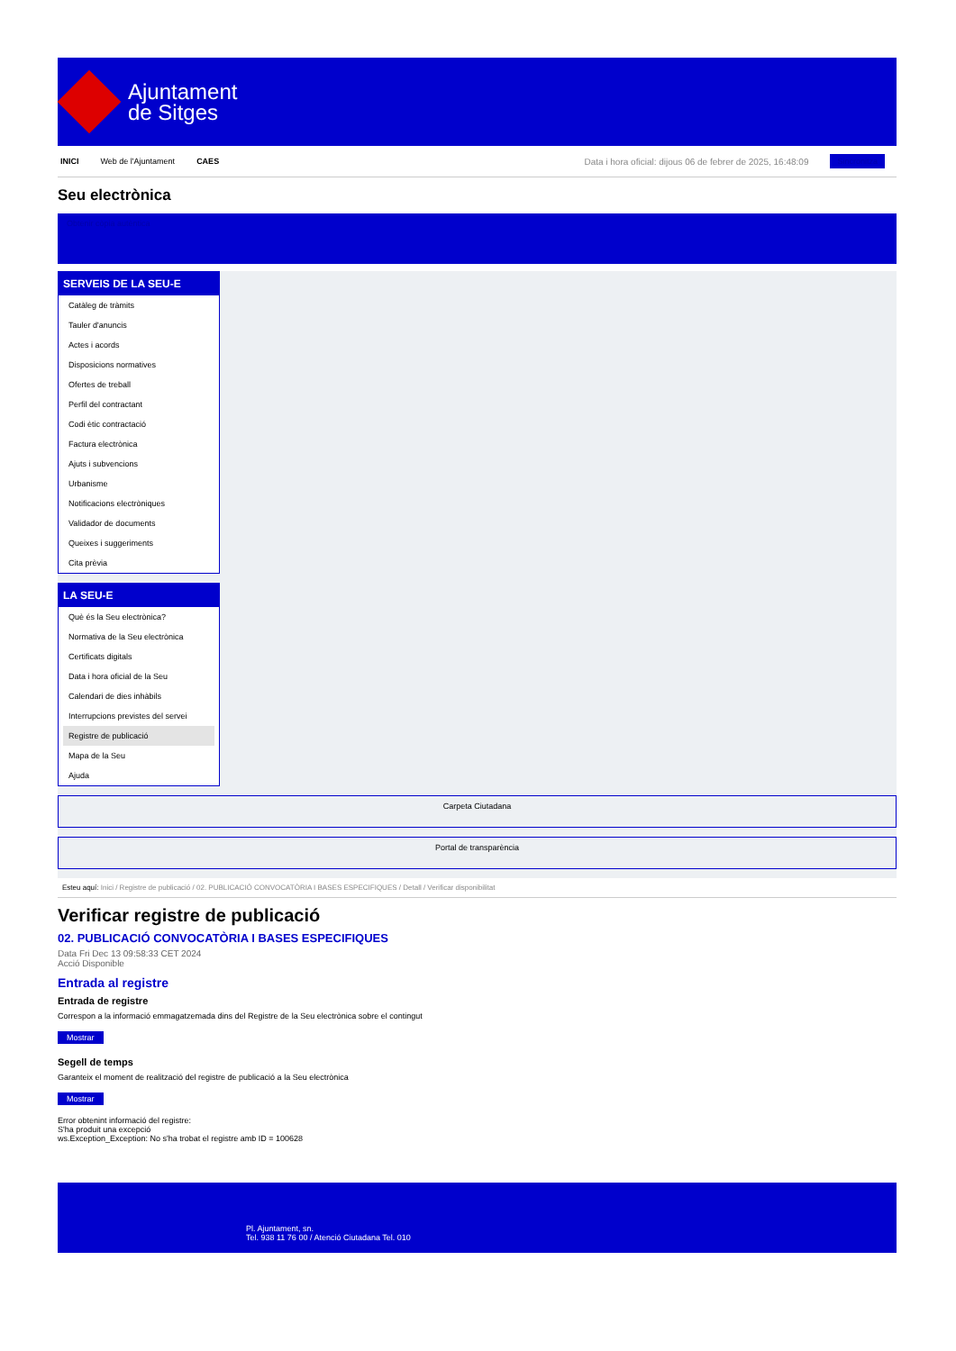Ajuntament
de Sitges
INICI Web de l'Ajuntament CAES Data i hora oficial: dijous 06 de febrer de 2025, 16:48:09 Sincronitza
Seu electrònica
Obtenir còpia autèntica
SERVEIS DE LA SEU-E
Catàleg de tràmits
Tauler d'anuncis
Actes i acords
Disposicions normatives
Ofertes de treball
Perfil del contractant
Codi ètic contractació
Factura electrònica
Ajuts i subvencions
Urbanisme
Notificacions electròniques
Validador de documents
Queixes i suggeriments
Cita prèvia
LA SEU-E
Què és la Seu electrònica?
Normativa de la Seu electrònica
Certificats digitals
Data i hora oficial de la Seu
Calendari de dies inhàbils
Interrupcions previstes del servei
Registre de publicació
Mapa de la Seu
Ajuda
Carpeta Ciutadana
Portal de transparència
Esteu aquí: Inici / Registre de publicació / 02. PUBLICACIÓ CONVOCATÒRIA I BASES ESPECIFIQUES / Detall / Verificar disponibilitat
Verificar registre de publicació
02. PUBLICACIÓ CONVOCATÒRIA I BASES ESPECIFIQUES
Data Fri Dec 13 09:58:33 CET 2024
Acció Disponible
Entrada al registre
Entrada de registre
Correspon a la informació emmagatzemada dins del Registre de la Seu electrònica sobre el contingut
Mostrar
Segell de temps
Garanteix el moment de realització del registre de publicació a la Seu electrònica
Mostrar
Error obtenint informació del registre:
S'ha produit una excepció
ws.Exception_Exception: No s'ha trobat el registre amb ID = 100628
Pl. Ajuntament, sn.
Tel. 938 11 76 00 / Atenció Ciutadana Tel. 010